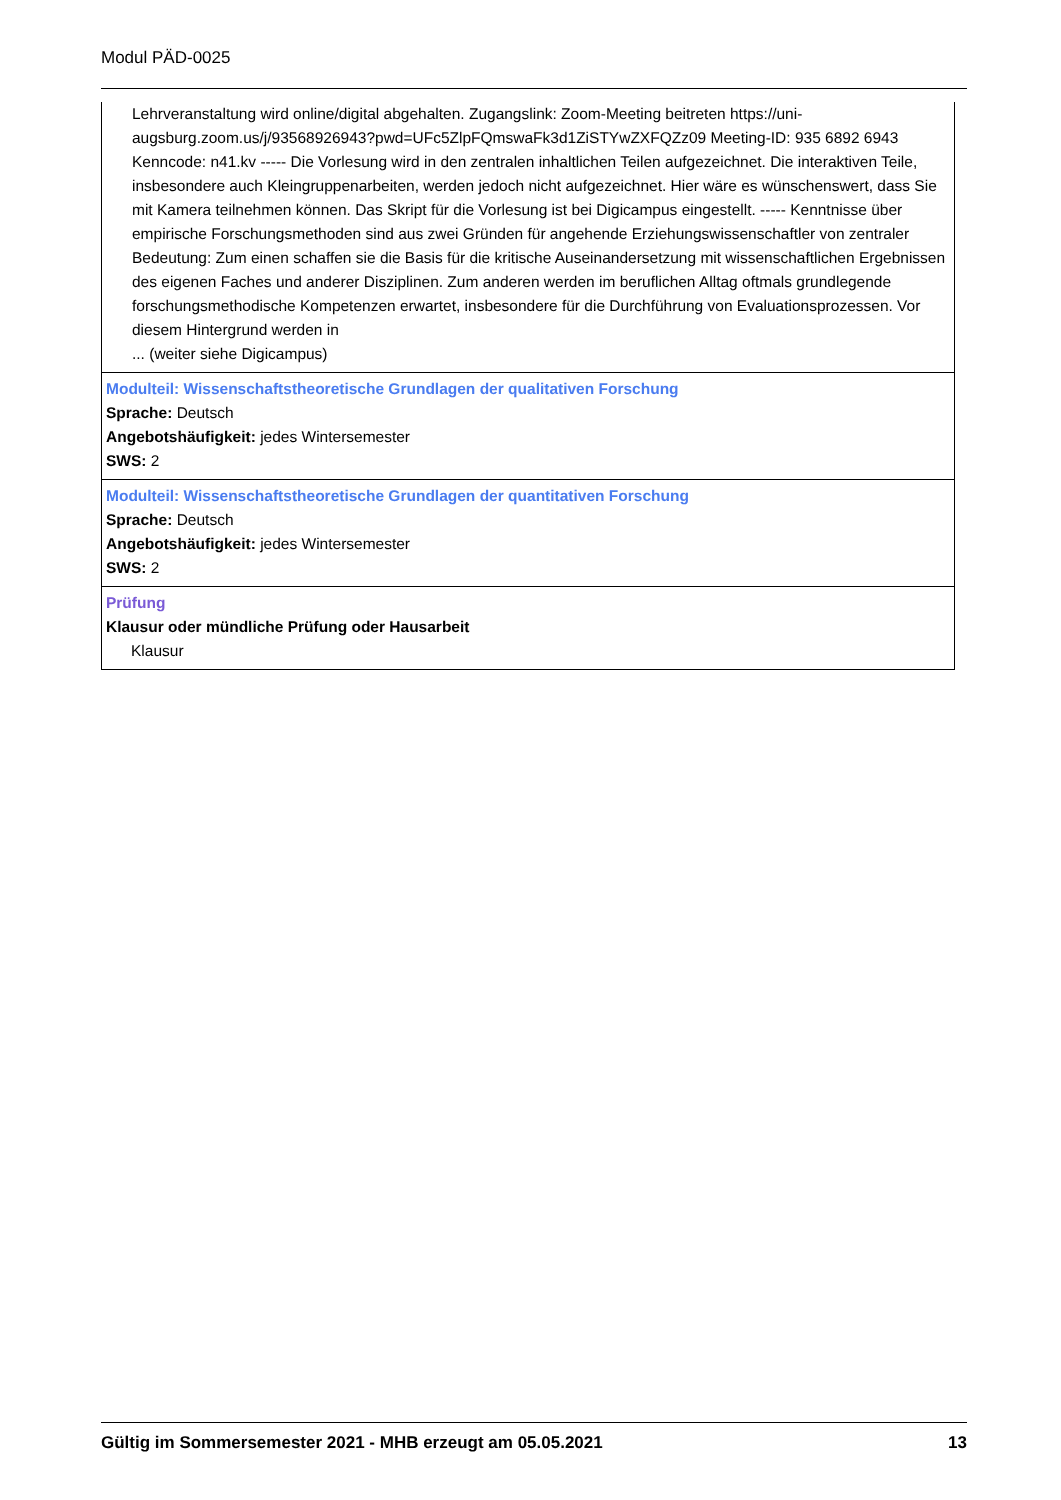Modul PÄD-0025
Lehrveranstaltung wird online/digital abgehalten. Zugangslink: Zoom-Meeting beitreten https://uni-augsburg.zoom.us/j/93568926943?pwd=UFc5ZlpFQmswaFk3d1ZiSTYwZXFQZz09 Meeting-ID: 935 6892 6943 Kenncode: n41.kv ----- Die Vorlesung wird in den zentralen inhaltlichen Teilen aufgezeichnet. Die interaktiven Teile, insbesondere auch Kleingruppenarbeiten, werden jedoch nicht aufgezeichnet. Hier wäre es wünschenswert, dass Sie mit Kamera teilnehmen können. Das Skript für die Vorlesung ist bei Digicampus eingestellt. ----- Kenntnisse über empirische Forschungsmethoden sind aus zwei Gründen für angehende Erziehungswissenschaftler von zentraler Bedeutung: Zum einen schaffen sie die Basis für die kritische Auseinandersetzung mit wissenschaftlichen Ergebnissen des eigenen Faches und anderer Disziplinen. Zum anderen werden im beruflichen Alltag oftmals grundlegende forschungsmethodische Kompetenzen erwartet, insbesondere für die Durchführung von Evaluationsprozessen. Vor diesem Hintergrund werden in
... (weiter siehe Digicampus)
Modulteil: Wissenschaftstheoretische Grundlagen der qualitativen Forschung
Sprache: Deutsch
Angebotshäufigkeit: jedes Wintersemester
SWS: 2
Modulteil: Wissenschaftstheoretische Grundlagen der quantitativen Forschung
Sprache: Deutsch
Angebotshäufigkeit: jedes Wintersemester
SWS: 2
Prüfung
Klausur oder mündliche Prüfung oder Hausarbeit
Klausur
Gültig im Sommersemester 2021 - MHB erzeugt am 05.05.2021 13